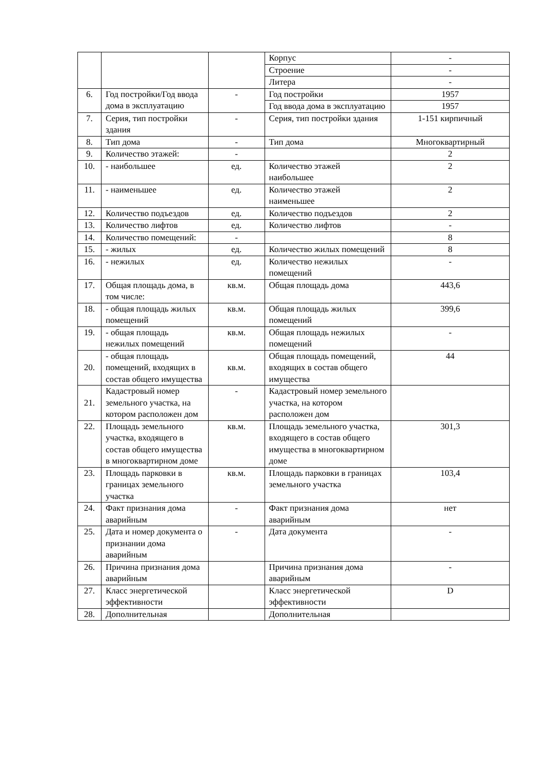| | | | Корпус | - |
| | | | Строение | - |
| | | | Литера | - |
| 6. | Год постройки/Год ввода дома в эксплуатацию | - | Год постройки | 1957 |
| | | | Год ввода дома в эксплуатацию | 1957 |
| 7. | Серия, тип постройки здания | - | Серия, тип постройки здания | 1-151 кирпичный |
| 8. | Тип дома | - | Тип дома | Многоквартирный |
| 9. | Количество этажей: | - | | 2 |
| 10. | - наибольшее | ед. | Количество этажей наибольшее | 2 |
| 11. | - наименьшее | ед. | Количество этажей наименьшее | 2 |
| 12. | Количество подъездов | ед. | Количество подъездов | 2 |
| 13. | Количество лифтов | ед. | Количество лифтов | - |
| 14. | Количество помещений: | - | | 8 |
| 15. | - жилых | ед. | Количество жилых помещений | 8 |
| 16. | - нежилых | ед. | Количество нежилых помещений | - |
| 17. | Общая площадь дома, в том числе: | кв.м. | Общая площадь дома | 443,6 |
| 18. | - общая площадь жилых помещений | кв.м. | Общая площадь жилых помещений | 399,6 |
| 19. | - общая площадь нежилых помещений | кв.м. | Общая площадь нежилых помещений | - |
| 20. | - общая площадь помещений, входящих в состав общего имущества | кв.м. | Общая площадь помещений, входящих в состав общего имущества | 44 |
| 21. | Кадастровый номер земельного участка, на котором расположен дом | - | Кадастровый номер земельного участка, на котором расположен дом | |
| 22. | Площадь земельного участка, входящего в состав общего имущества в многоквартирном доме | кв.м. | Площадь земельного участка, входящего в состав общего имущества в многоквартирном доме | 301,3 |
| 23. | Площадь парковки в границах земельного участка | кв.м. | Площадь парковки в границах земельного участка | 103,4 |
| 24. | Факт признания дома аварийным | - | Факт признания дома аварийным | нет |
| 25. | Дата и номер документа о признании дома аварийным | - | Дата документа | - |
| 26. | Причина признания дома аварийным | | Причина признания дома аварийным | - |
| 27. | Класс энергетической эффективности | | Класс энергетической эффективности | D |
| 28. | Дополнительная | | Дополнительная | |